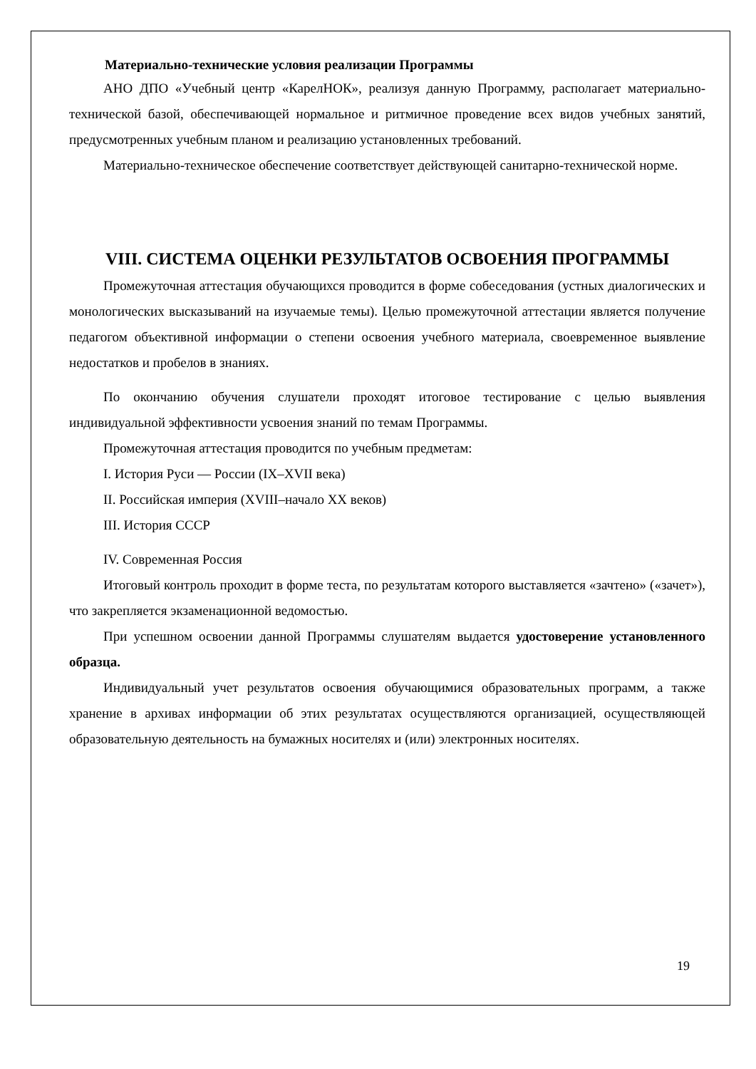Материально-технические условия реализации Программы
АНО ДПО «Учебный центр «КарелНОК», реализуя данную Программу, располагает материально-технической базой, обеспечивающей нормальное и ритмичное проведение всех видов учебных занятий, предусмотренных учебным планом и реализацию установленных требований.
Материально-техническое обеспечение соответствует действующей санитарно-технической норме.
VIII. СИСТЕМА ОЦЕНКИ РЕЗУЛЬТАТОВ ОСВОЕНИЯ ПРОГРАММЫ
Промежуточная аттестация обучающихся проводится в форме собеседования (устных диалогических и монологических высказываний на изучаемые темы). Целью промежуточной аттестации является получение педагогом объективной информации о степени освоения учебного материала, своевременное выявление недостатков и пробелов в знаниях.
По окончанию обучения слушатели проходят итоговое тестирование с целью выявления индивидуальной эффективности усвоения знаний по темам Программы.
Промежуточная аттестация проводится по учебным предметам:
I. История Руси — России (IX–XVII века)
II. Российская империя (XVIII–начало XX веков)
III. История СССР
IV. Современная Россия
Итоговый контроль проходит в форме теста, по результатам которого выставляется «зачтено» («зачет»), что закрепляется экзаменационной ведомостью.
При успешном освоении данной Программы слушателям выдается удостоверение установленного образца.
Индивидуальный учет результатов освоения обучающимися образовательных программ, а также хранение в архивах информации об этих результатах осуществляются организацией, осуществляющей образовательную деятельность на бумажных носителях и (или) электронных носителях.
19